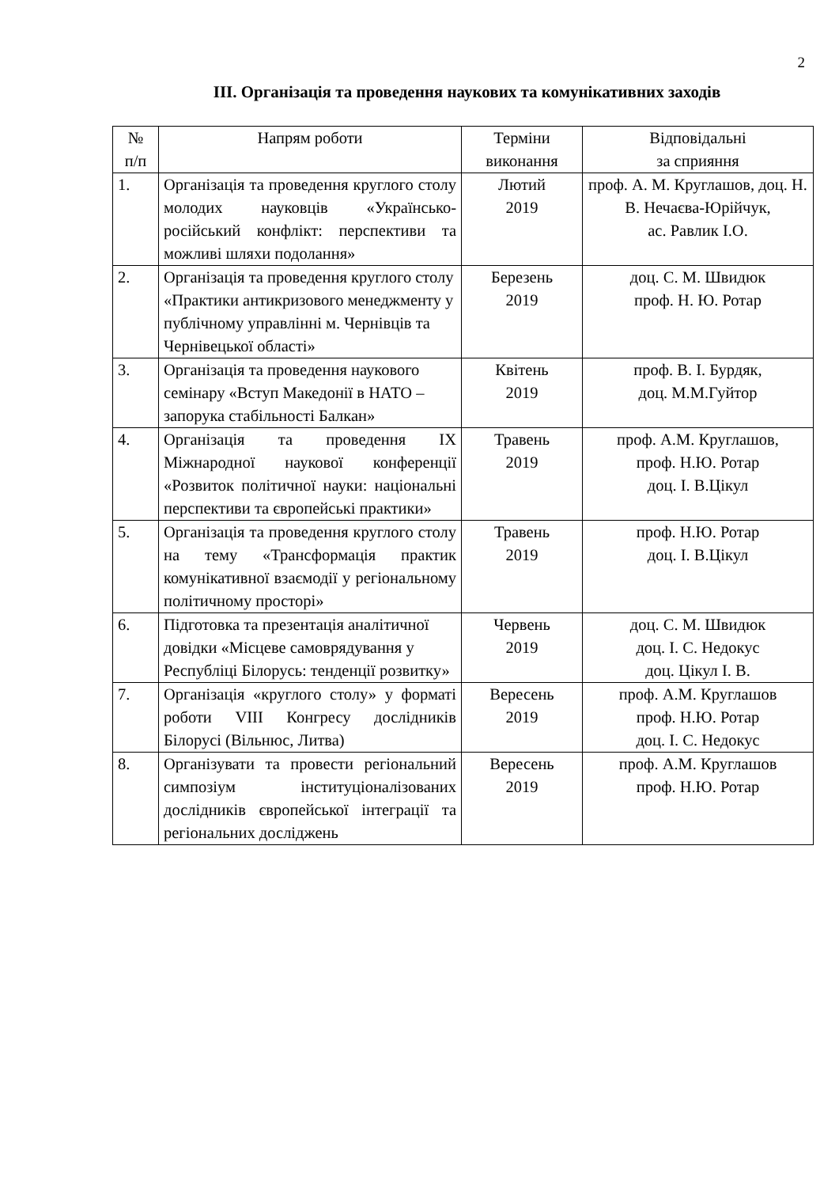2
III. Організація та проведення наукових та комунікативних заходів
| № п/п | Напрям роботи | Терміни виконання | Відповідальні за сприяння |
| --- | --- | --- | --- |
| 1. | Організація та проведення круглого столу молодих науковців «Українсько-російський конфлікт: перспективи та можливі шляхи подолання» | Лютий 2019 | проф. А. М. Круглашов, доц. Н. В. Нечаєва-Юрійчук, ас. Равлик І.О. |
| 2. | Організація та проведення круглого столу «Практики антикризового менеджменту у публічному управлінні м. Чернівців та Чернівецької області» | Березень 2019 | доц. С. М. Швидюк проф. Н. Ю. Ротар |
| 3. | Організація та проведення наукового семінару «Вступ Македонії в НАТО – запорука стабільності Балкан» | Квітень 2019 | проф. В. І. Бурдяк, доц. М.М.Гуйтор |
| 4. | Організація та проведення IX Міжнародної наукової конференції «Розвиток політичної науки: національні перспективи та європейські практики» | Травень 2019 | проф. А.М. Круглашов, проф. Н.Ю. Ротар доц. І. В.Цікул |
| 5. | Організація та проведення круглого столу на тему «Трансформація практик комунікативної взаємодії у регіональному політичному просторі» | Травень 2019 | проф. Н.Ю. Ротар доц. І. В.Цікул |
| 6. | Підготовка та презентація аналітичної довідки «Місцеве самоврядування у Республіці Білорусь: тенденції розвитку» | Червень 2019 | доц. С. М. Швидюк доц. І. С. Недокус доц. Цікул І. В. |
| 7. | Організація «круглого столу» у форматі роботи VIII Конгресу дослідників Білорусі (Вільнюс, Литва) | Вересень 2019 | проф. А.М. Круглашов проф. Н.Ю. Ротар доц. І. С. Недокус |
| 8. | Організувати та провести регіональний симпозіум інституціоналізованих дослідників європейської інтеграції та регіональних досліджень | Вересень 2019 | проф. А.М. Круглашов проф. Н.Ю. Ротар |